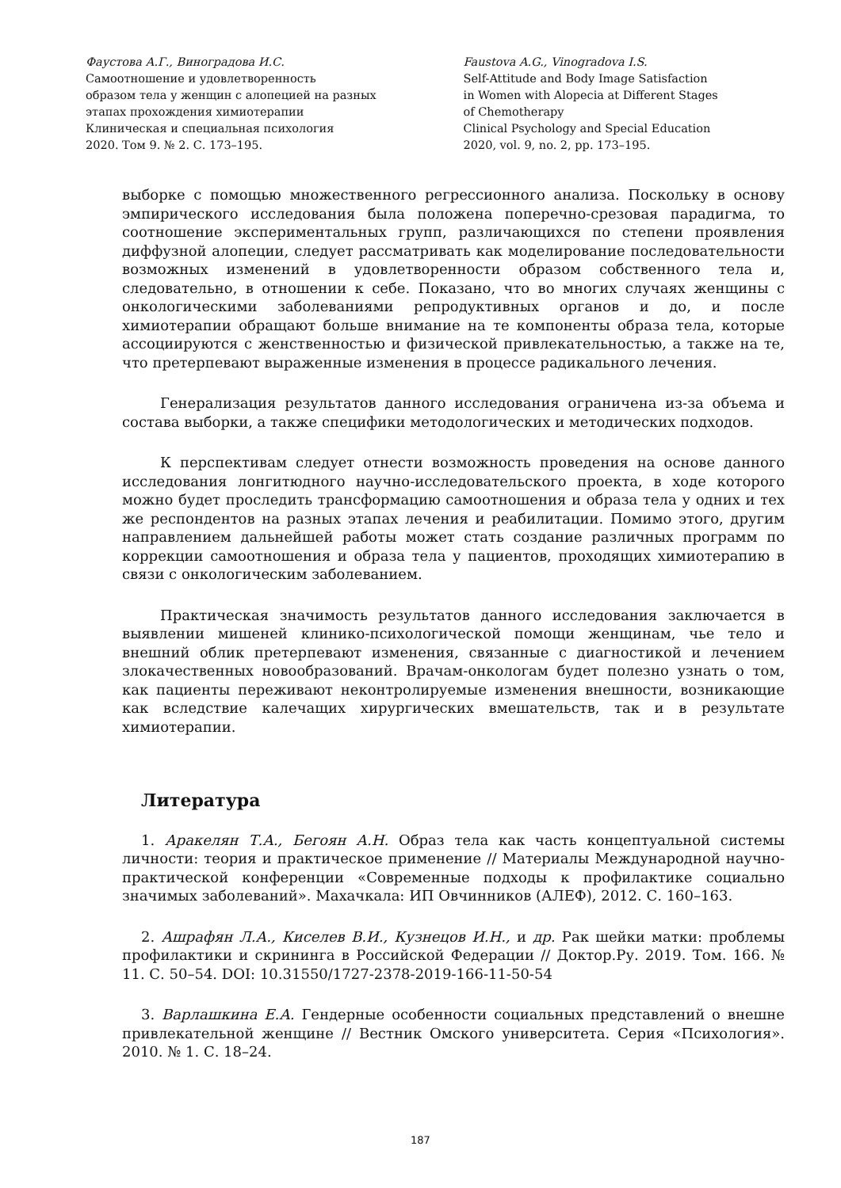Фаустова А.Г., Виноградова И.С.
Самоотношение и удовлетворенность
образом тела у женщин с алопецией на разных
этапах прохождения химиотерапии
Клиническая и специальная психология
2020. Том 9. № 2. С. 173–195.
Faustova A.G., Vinogradova I.S.
Self-Attitude and Body Image Satisfaction
in Women with Alopecia at Different Stages
of Chemotherapy
Clinical Psychology and Special Education
2020, vol. 9, no. 2, pp. 173–195.
выборке с помощью множественного регрессионного анализа. Поскольку в основу эмпирического исследования была положена поперечно-срезовая парадигма, то соотношение экспериментальных групп, различающихся по степени проявления диффузной алопеции, следует рассматривать как моделирование последовательности возможных изменений в удовлетворенности образом собственного тела и, следовательно, в отношении к себе. Показано, что во многих случаях женщины с онкологическими заболеваниями репродуктивных органов и до, и после химиотерапии обращают больше внимание на те компоненты образа тела, которые ассоциируются с женственностью и физической привлекательностью, а также на те, что претерпевают выраженные изменения в процессе радикального лечения.
Генерализация результатов данного исследования ограничена из-за объема и состава выборки, а также специфики методологических и методических подходов.
К перспективам следует отнести возможность проведения на основе данного исследования лонгитюдного научно-исследовательского проекта, в ходе которого можно будет проследить трансформацию самоотношения и образа тела у одних и тех же респондентов на разных этапах лечения и реабилитации. Помимо этого, другим направлением дальнейшей работы может стать создание различных программ по коррекции самоотношения и образа тела у пациентов, проходящих химиотерапию в связи с онкологическим заболеванием.
Практическая значимость результатов данного исследования заключается в выявлении мишеней клинико-психологической помощи женщинам, чье тело и внешний облик претерпевают изменения, связанные с диагностикой и лечением злокачественных новообразований. Врачам-онкологам будет полезно узнать о том, как пациенты переживают неконтролируемые изменения внешности, возникающие как вследствие калечащих хирургических вмешательств, так и в результате химиотерапии.
Литература
1. Аракелян Т.А., Бегоян А.Н. Образ тела как часть концептуальной системы личности: теория и практическое применение // Материалы Международной научно-практической конференции «Современные подходы к профилактике социально значимых заболеваний». Махачкала: ИП Овчинников (АЛЕФ), 2012. С. 160–163.
2. Ашрафян Л.А., Киселев В.И., Кузнецов И.Н., и др. Рак шейки матки: проблемы профилактики и скрининга в Российской Федерации // Доктор.Ру. 2019. Том. 166. № 11. С. 50–54. DOI: 10.31550/1727-2378-2019-166-11-50-54
3. Варлашкина Е.А. Гендерные особенности социальных представлений о внешне привлекательной женщине // Вестник Омского университета. Серия «Психология». 2010. № 1. С. 18–24.
187